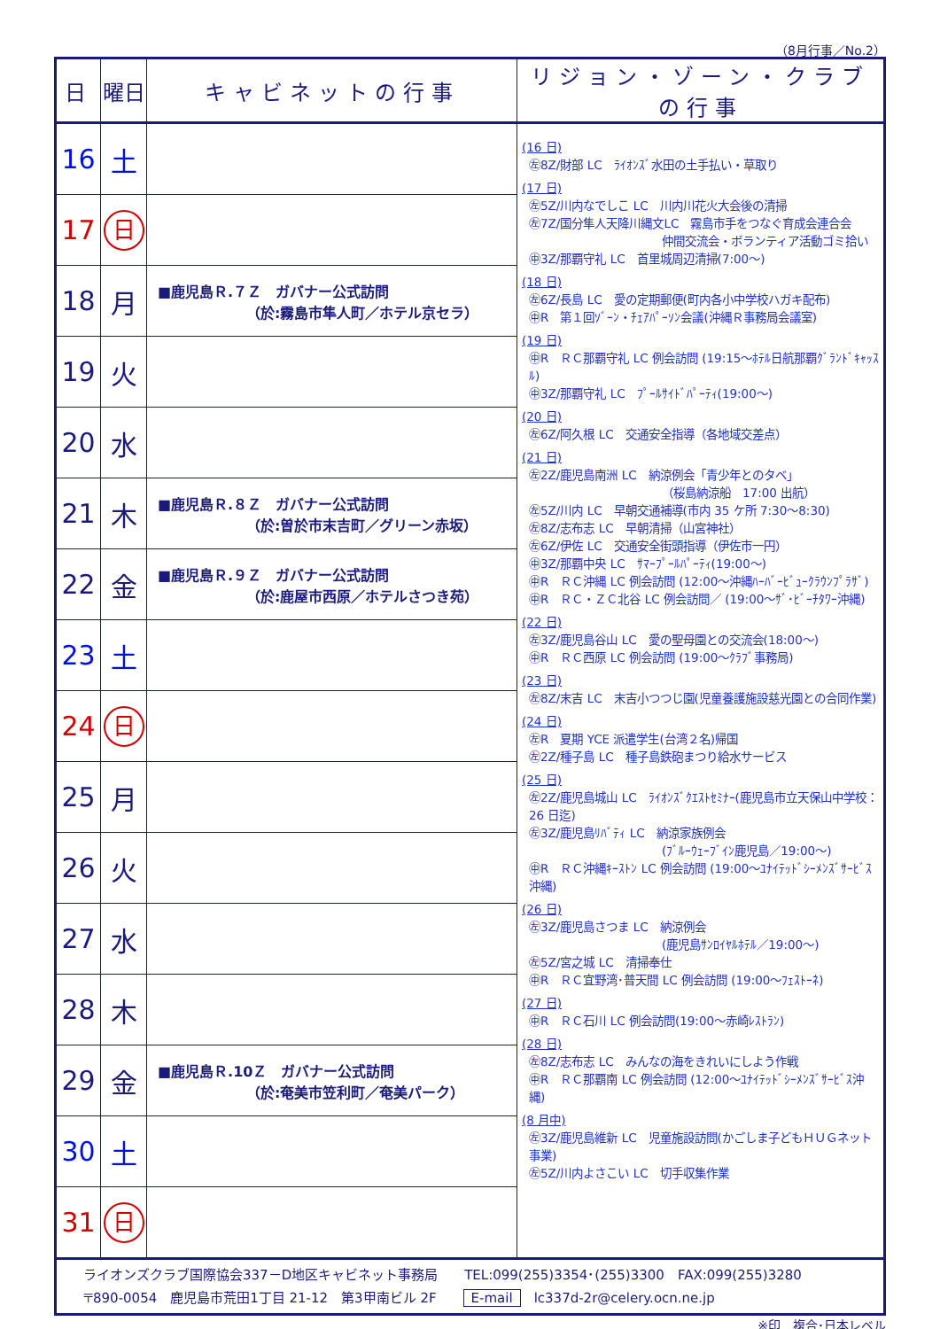（8月行事／No.2）
| 日 | 曜日 | キャビネットの行事 | リジョン・ゾーン・クラブの行事 |
| --- | --- | --- | --- |
| 16 | 土 | | (16 日) ㊧8Z/財部 LC ﾗｲｵﾝｽﾞ水田の土手払い・草取り (17 日) ㊧5Z/川内なでしこ LC 川内川花火大会後の清掃 ㊧7Z/国分隼人天降川縄文LC 霧島市手をつなぐ育成会連合会 仲間交流会・ボランティア活動ゴミ拾い ㊥3Z/那覇守礼 LC 首里城周辺清掃(7:00～) (18 日) ㊧6Z/長島 LC 愛の定期郵便(町内各小中学校ハガキ配布) ㊥R 第１回ｿﾞｰﾝ・ﾁｪｱﾊﾟｰｿﾝ会議(沖縄Ｒ事務局会議室) (19 日) ㊥R ＲＣ那覇守礼 LC 例会訪問 (19:15～ﾎﾃﾙ日航那覇ｸﾞﾗﾝﾄﾞｷｬｯｽﾙ) ㊥3Z/那覇守礼 LC ﾌﾟｰﾙｻｲﾄﾞﾊﾟｰﾃｨ(19:00～) (20 日) ㊧6Z/阿久根 LC 交通安全指導（各地域交差点） (21 日) ㊧2Z/鹿児島南洲 LC 納涼例会「青少年とのタベ」 （桜島納涼船 17:00 出航） ㊧5Z/川内 LC 早朝交通補導(市内 35 ケ所 7:30～8:30) ㊧8Z/志布志 LC 早朝清掃（山宮神社） ㊧6Z/伊佐 LC 交通安全街頭指導（伊佐市一円） ㊥3Z/那覇中央 LC ｻﾏｰﾌﾟｰﾙﾊﾟｰﾃｨ(19:00～) ㊥R ＲＣ沖縄 LC 例会訪問 (12:00～沖縄ﾊｰﾊﾞｰﾋﾞｭｰｸﾗｳﾝﾌﾟﾗｻﾞ) ㊥R ＲＣ・ＺＣ北谷 LC 例会訪問／ (19:00～ｻﾞ･ﾋﾞｰﾁﾀﾜｰ沖縄) (22 日) ㊧3Z/鹿児島谷山 LC 愛の聖母園との交流会(18:00～) ㊥R ＲＣ西原 LC 例会訪問 (19:00～ｸﾗﾌﾞ事務局) (23 日) ㊧8Z/末吉 LC 末吉小つつじ園(児童養護施設慈光園との合同作業) (24 日) ㊧R 夏期 YCE 派遣学生(台湾２名)帰国 ㊧2Z/種子島 LC 種子島鉄砲まつり給水サービス (25 日) ㊧2Z/鹿児島城山 LC ﾗｲｵﾝｽﾞｸｴｽﾄｾﾐﾅｰ(鹿児島市立天保山中学校：26 日迄) ㊧3Z/鹿児島ﾘﾊﾞﾃｨ LC 納涼家族例会 (ﾌﾞﾙｰｳｪｰﾌﾞｲﾝ鹿児島／19:00～) ㊥R ＲＣ沖縄ｷｰｽﾄﾝ LC 例会訪問 (19:00～ﾕﾅｲﾃｯﾄﾞｼｰﾒﾝｽﾞｻｰﾋﾞｽ沖縄) (26 日) ㊧3Z/鹿児島さつま LC 納涼例会 (鹿児島ｻﾝﾛｲﾔﾙﾎﾃﾙ／19:00～) ㊧5Z/宮之城 LC 清掃奉仕 ㊥R ＲＣ宜野湾･普天間 LC 例会訪問 (19:00～ﾌｪｽﾄｰﾈ) (27 日) ㊥R ＲＣ石川 LC 例会訪問(19:00～赤崎ﾚｽﾄﾗﾝ) (28 日) ㊧8Z/志布志 LC みんなの海をきれいにしよう作戦 ㊥R ＲＣ那覇南 LC 例会訪問 (12:00～ﾕﾅｲﾃｯﾄﾞｼｰﾒﾝｽﾞｻｰﾋﾞｽ沖縄) (8 月中) ㊧3Z/鹿児島維新 LC 児童施設訪問(かごしま子どもＨＵＧネット事業) ㊧5Z/川内よさこい LC 切手収集作業 |
| 17 | 日 | | |
| 18 | 月 | ■鹿児島Ｒ.７Ｚ ガバナー公式訪問 （於:霧島市隼人町／ホテル京セラ） | |
| 19 | 火 | | |
| 20 | 水 | | |
| 21 | 木 | ■鹿児島Ｒ.８Ｚ ガバナー公式訪問 （於:曽於市末吉町／グリーン赤坂） | |
| 22 | 金 | ■鹿児島Ｒ.９Ｚ ガバナー公式訪問 （於:鹿屋市西原／ホテルさつき苑） | |
| 23 | 土 | | |
| 24 | 日 | | |
| 25 | 月 | | |
| 26 | 火 | | |
| 27 | 水 | | |
| 28 | 木 | | |
| 29 | 金 | ■鹿児島Ｒ.10Ｚ ガバナー公式訪問 （於:奄美市笠利町／奄美パーク） | |
| 30 | 土 | | |
| 31 | 日 | | |
| ライオンズクラブ国際協会337－D地区キャビネット事務局 TEL:099(255)3354･(255)3300 FAX:099(255)3280 〒890-0054 鹿児島市荒田1丁目 21-12 第3甲南ビル 2F E-mail lc337d-2r@celery.ocn.ne.jp | | | |
※印　複合･日本レベル